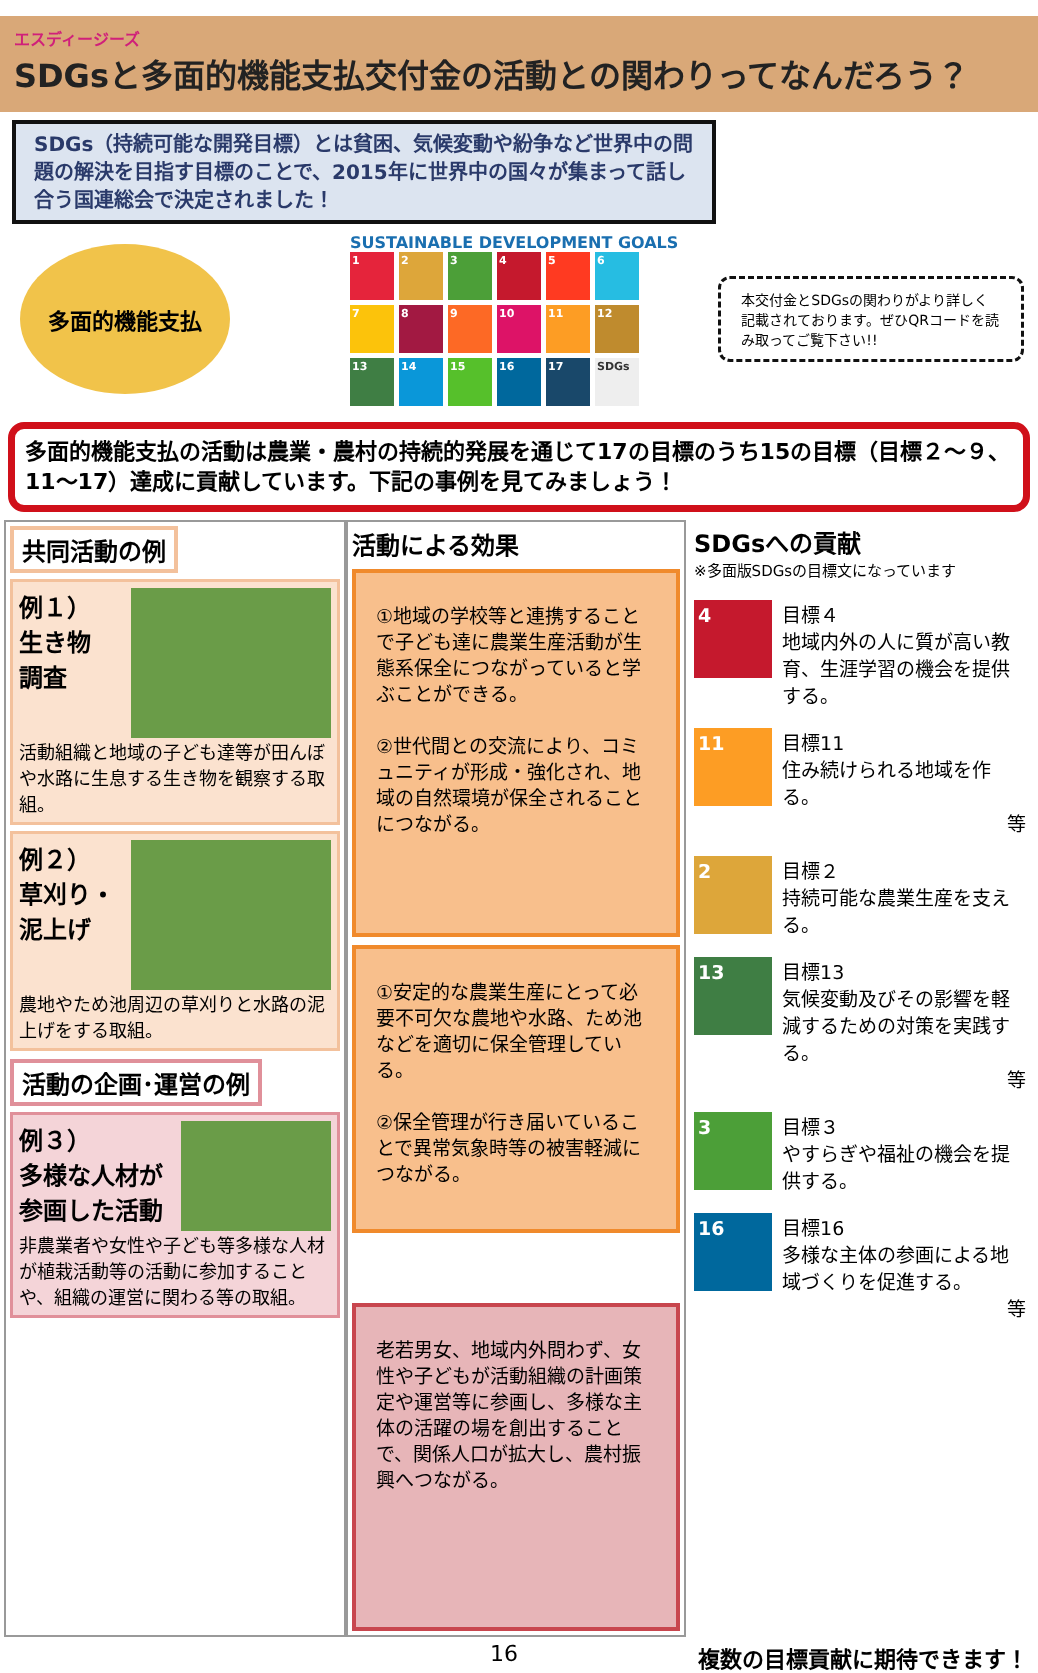エスディージーズ
SDGsと多面的機能支払交付金の活動との関わりってなんだろう？
SDGs（持続可能な開発目標）とは貧困、気候変動や紛争など世界中の問題の解決を目指す目標のことで、2015年に世界中の国々が集まって話し合う国連総会で決定されました！
多面的機能支払
SUSTAINABLE DEVELOPMENT GOALS
1
2
3
4
5
6
7
8
9
10
11
12
13
14
15
16
17
SDGs
本交付金とSDGsの関わりがより詳しく記載されております。ぜひQRコードを読み取ってご覧下さい!!
多面的機能支払の活動は農業・農村の持続的発展を通じて17の目標のうち15の目標（目標２～９、11～17）達成に貢献しています。下記の事例を見てみましょう！
共同活動の例
例１）
生き物
調査
活動組織と地域の子ども達等が田んぼや水路に生息する生き物を観察する取組。
例２）
草刈り・
泥上げ
農地やため池周辺の草刈りと水路の泥上げをする取組。
活動の企画･運営の例
例３）
多様な人材が参画した活動
非農業者や女性や子ども等多様な人材が植栽活動等の活動に参加することや、組織の運営に関わる等の取組。
活動による効果
①地域の学校等と連携することで子ども達に農業生産活動が生態系保全につながっていると学ぶことができる。
②世代間との交流により、コミュニティが形成・強化され、地域の自然環境が保全されることにつながる。
①安定的な農業生産にとって必要不可欠な農地や水路、ため池などを適切に保全管理している。
②保全管理が行き届いていることで異常気象時等の被害軽減につながる。
老若男女、地域内外問わず、女性や子どもが活動組織の計画策定や運営等に参画し、多様な主体の活躍の場を創出することで、関係人口が拡大し、農村振興へつながる。
SDGsへの貢献
※多面版SDGsの目標文になっています
4
目標４
地域内外の人に質が高い教育、生涯学習の機会を提供する。
11
目標11
住み続けられる地域を作る。
等
2
目標２
持続可能な農業生産を支える。
13
目標13
気候変動及びその影響を軽減するための対策を実践する。
等
3
目標３
やすらぎや福祉の機会を提供する。
16
目標16
多様な主体の参画による地域づくりを促進する。
等
16 複数の目標貢献に期待できます！